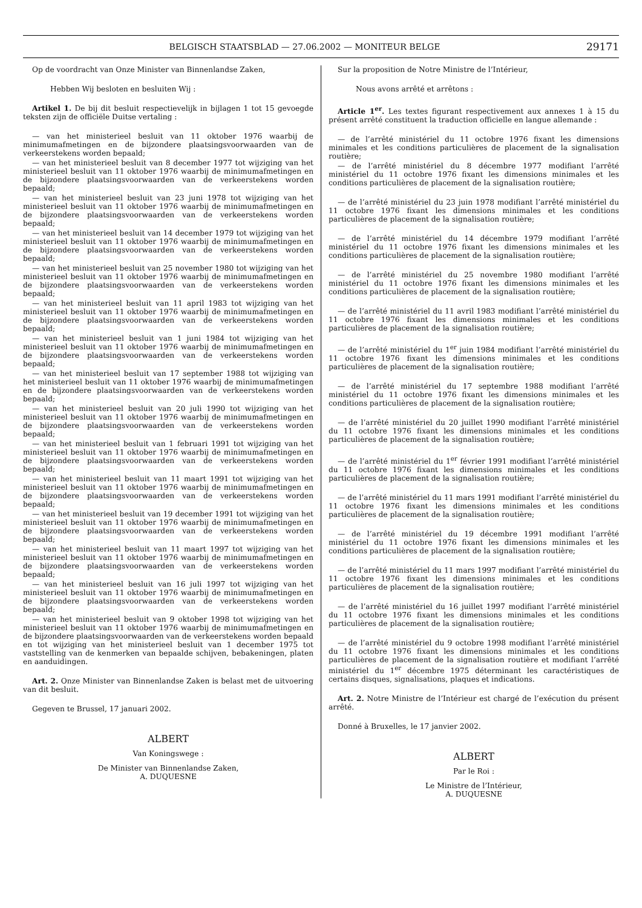BELGISCH STAATSBLAD — 27.06.2002 — MONITEUR BELGE
29171
Op de voordracht van Onze Minister van Binnenlandse Zaken,
Hebben Wij besloten en besluiten Wij :
Artikel 1. De bij dit besluit respectievelijk in bijlagen 1 tot 15 gevoegde teksten zijn de officiële Duitse vertaling :
— van het ministerieel besluit van 11 oktober 1976 waarbij de minimumafmetingen en de bijzondere plaatsingsvoorwaarden van de verkeerstekens worden bepaald;
— van het ministerieel besluit van 8 december 1977 tot wijziging van het ministerieel besluit van 11 oktober 1976 waarbij de minimumafmetingen en de bijzondere plaatsingsvoorwaarden van de verkeerstekens worden bepaald;
— van het ministerieel besluit van 23 juni 1978 tot wijziging van het ministerieel besluit van 11 oktober 1976 waarbij de minimumafmetingen en de bijzondere plaatsingsvoorwaarden van de verkeerstekens worden bepaald;
— van het ministerieel besluit van 14 december 1979 tot wijziging van het ministerieel besluit van 11 oktober 1976 waarbij de minimumafmetingen en de bijzondere plaatsingsvoorwaarden van de verkeerstekens worden bepaald;
— van het ministerieel besluit van 25 november 1980 tot wijziging van het ministerieel besluit van 11 oktober 1976 waarbij de minimumafmetingen en de bijzondere plaatsingsvoorwaarden van de verkeerstekens worden bepaald;
— van het ministerieel besluit van 11 april 1983 tot wijziging van het ministerieel besluit van 11 oktober 1976 waarbij de minimumafmetingen en de bijzondere plaatsingsvoorwaarden van de verkeerstekens worden bepaald;
— van het ministerieel besluit van 1 juni 1984 tot wijziging van het ministerieel besluit van 11 oktober 1976 waarbij de minimumafmetingen en de bijzondere plaatsingsvoorwaarden van de verkeerstekens worden bepaald;
— van het ministerieel besluit van 17 september 1988 tot wijziging van het ministerieel besluit van 11 oktober 1976 waarbij de minimumafmetingen en de bijzondere plaatsingsvoorwaarden van de verkeerstekens worden bepaald;
— van het ministerieel besluit van 20 juli 1990 tot wijziging van het ministerieel besluit van 11 oktober 1976 waarbij de minimumafmetingen en de bijzondere plaatsingsvoorwaarden van de verkeerstekens worden bepaald;
— van het ministerieel besluit van 1 februari 1991 tot wijziging van het ministerieel besluit van 11 oktober 1976 waarbij de minimumafmetingen en de bijzondere plaatsingsvoorwaarden van de verkeerstekens worden bepaald;
— van het ministerieel besluit van 11 maart 1991 tot wijziging van het ministerieel besluit van 11 oktober 1976 waarbij de minimumafmetingen en de bijzondere plaatsingsvoorwaarden van de verkeerstekens worden bepaald;
— van het ministerieel besluit van 19 december 1991 tot wijziging van het ministerieel besluit van 11 oktober 1976 waarbij de minimumafmetingen en de bijzondere plaatsingsvoorwaarden van de verkeerstekens worden bepaald;
— van het ministerieel besluit van 11 maart 1997 tot wijziging van het ministerieel besluit van 11 oktober 1976 waarbij de minimumafmetingen en de bijzondere plaatsingsvoorwaarden van de verkeerstekens worden bepaald;
— van het ministerieel besluit van 16 juli 1997 tot wijziging van het ministerieel besluit van 11 oktober 1976 waarbij de minimumafmetingen en de bijzondere plaatsingsvoorwaarden van de verkeerstekens worden bepaald;
— van het ministerieel besluit van 9 oktober 1998 tot wijziging van het ministerieel besluit van 11 oktober 1976 waarbij de minimumafmetingen en de bijzondere plaatsingsvoorwaarden van de verkeerstekens worden bepaald en tot wijziging van het ministerieel besluit van 1 december 1975 tot vaststelling van de kenmerken van bepaalde schijven, bebakeningen, platen en aanduidingen.
Art. 2. Onze Minister van Binnenlandse Zaken is belast met de uitvoering van dit besluit.
Gegeven te Brussel, 17 januari 2002.
ALBERT
Van Koningswege :
De Minister van Binnenlandse Zaken,
A. DUQUESNE
Sur la proposition de Notre Ministre de l’Intérieur,
Nous avons arrêté et arrêtons :
Article 1<sup>er</sup>. Les textes figurant respectivement aux annexes 1 à 15 du présent arrêté constituent la traduction officielle en langue allemande :
— de l’arrêté ministériel du 11 octobre 1976 fixant les dimensions minimales et les conditions particulières de placement de la signalisation routière;
— de l’arrêté ministériel du 8 décembre 1977 modifiant l’arrêté ministériel du 11 octobre 1976 fixant les dimensions minimales et les conditions particulières de placement de la signalisation routière;
— de l’arrêté ministériel du 23 juin 1978 modifiant l’arrêté ministériel du 11 octobre 1976 fixant les dimensions minimales et les conditions particulières de placement de la signalisation routière;
— de l’arrêté ministériel du 14 décembre 1979 modifiant l’arrêté ministériel du 11 octobre 1976 fixant les dimensions minimales et les conditions particulières de placement de la signalisation routière;
— de l’arrêté ministériel du 25 novembre 1980 modifiant l’arrêté ministériel du 11 octobre 1976 fixant les dimensions minimales et les conditions particulières de placement de la signalisation routière;
— de l’arrêté ministériel du 11 avril 1983 modifiant l’arrêté ministériel du 11 octobre 1976 fixant les dimensions minimales et les conditions particulières de placement de la signalisation routière;
— de l’arrêté ministériel du 1<sup>er</sup> juin 1984 modifiant l’arrêté ministériel du 11 octobre 1976 fixant les dimensions minimales et les conditions particulières de placement de la signalisation routière;
— de l’arrêté ministériel du 17 septembre 1988 modifiant l’arrêté ministériel du 11 octobre 1976 fixant les dimensions minimales et les conditions particulières de placement de la signalisation routière;
— de l’arrêté ministériel du 20 juillet 1990 modifiant l’arrêté ministériel du 11 octobre 1976 fixant les dimensions minimales et les conditions particulières de placement de la signalisation routière;
— de l’arrêté ministériel du 1<sup>er</sup> février 1991 modifiant l’arrêté ministériel du 11 octobre 1976 fixant les dimensions minimales et les conditions particulières de placement de la signalisation routière;
— de l’arrêté ministériel du 11 mars 1991 modifiant l’arrêté ministériel du 11 octobre 1976 fixant les dimensions minimales et les conditions particulières de placement de la signalisation routière;
— de l’arrêté ministériel du 19 décembre 1991 modifiant l’arrêté ministériel du 11 octobre 1976 fixant les dimensions minimales et les conditions particulières de placement de la signalisation routière;
— de l’arrêté ministériel du 11 mars 1997 modifiant l’arrêté ministériel du 11 octobre 1976 fixant les dimensions minimales et les conditions particulières de placement de la signalisation routière;
— de l’arrêté ministériel du 16 juillet 1997 modifiant l’arrêté ministériel du 11 octobre 1976 fixant les dimensions minimales et les conditions particulières de placement de la signalisation routière;
— de l’arrêté ministériel du 9 octobre 1998 modifiant l’arrêté ministériel du 11 octobre 1976 fixant les dimensions minimales et les conditions particulières de placement de la signalisation routière et modifiant l’arrêté ministériel du 1<sup>er</sup> décembre 1975 déterminant les caractéristiques de certains disques, signalisations, plaques et indications.
Art. 2. Notre Ministre de l’Intérieur est chargé de l’exécution du présent arrêté.
Donné à Bruxelles, le 17 janvier 2002.
ALBERT
Par le Roi :
Le Ministre de l’Intérieur,
A. DUQUESNE